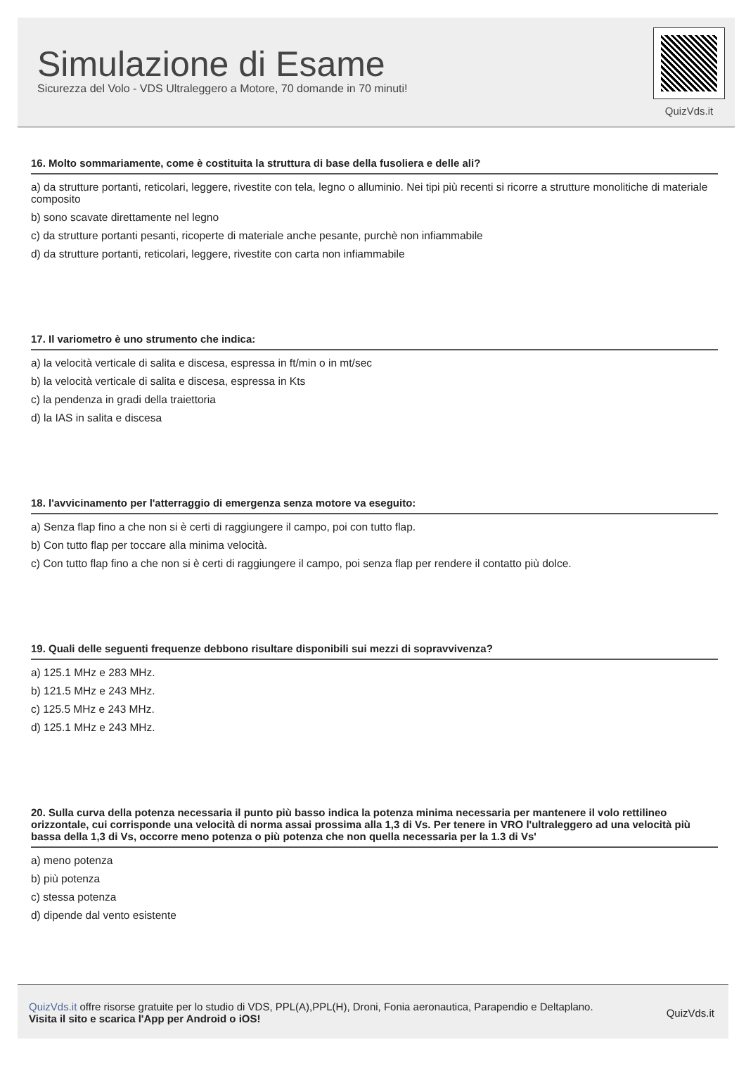Simulazione di Esame
Sicurezza del Volo - VDS Ultraleggero a Motore, 70 domande in 70 minuti!
QuizVds.it
16. Molto sommariamente, come è costituita la struttura di base della fusoliera e delle ali?
a) da strutture portanti, reticolari, leggere, rivestite con tela, legno o alluminio. Nei tipi più recenti si ricorre a strutture monolitiche di materiale composito
b) sono scavate direttamente nel legno
c) da strutture portanti pesanti, ricoperte di materiale anche pesante, purchè non infiammabile
d) da strutture portanti, reticolari, leggere, rivestite con carta non infiammabile
17. Il variometro è uno strumento che indica:
a) la velocità verticale di salita e discesa, espressa in ft/min o in mt/sec
b) la velocità verticale di salita e discesa, espressa in Kts
c) la pendenza in gradi della traiettoria
d) la IAS in salita e discesa
18. l'avvicinamento per l'atterraggio di emergenza senza motore va eseguito:
a) Senza flap fino a che non si è certi di raggiungere il campo, poi con tutto flap.
b) Con tutto flap per toccare alla minima velocità.
c) Con tutto flap fino a che non si è certi di raggiungere il campo, poi senza flap per rendere il contatto più dolce.
19. Quali delle seguenti frequenze debbono risultare disponibili sui mezzi di sopravvivenza?
a) 125.1 MHz e 283 MHz.
b) 121.5 MHz e 243 MHz.
c) 125.5 MHz e 243 MHz.
d) 125.1 MHz e 243 MHz.
20. Sulla curva della potenza necessaria il punto più basso indica la potenza minima necessaria per mantenere il volo rettilineo orizzontale, cui corrisponde una velocità di norma assai prossima alla 1,3 di Vs. Per tenere in VRO l'ultraleggero ad una velocità più bassa della 1,3 di Vs, occorre meno potenza o più potenza che non quella necessaria per la 1.3 di Vs'
a) meno potenza
b) più potenza
c) stessa potenza
d) dipende dal vento esistente
QuizVds.it offre risorse gratuite per lo studio di VDS, PPL(A),PPL(H), Droni, Fonia aeronautica, Parapendio e Deltaplano.
Visita il sito e scarica l'App per Android o iOS!
QuizVds.it